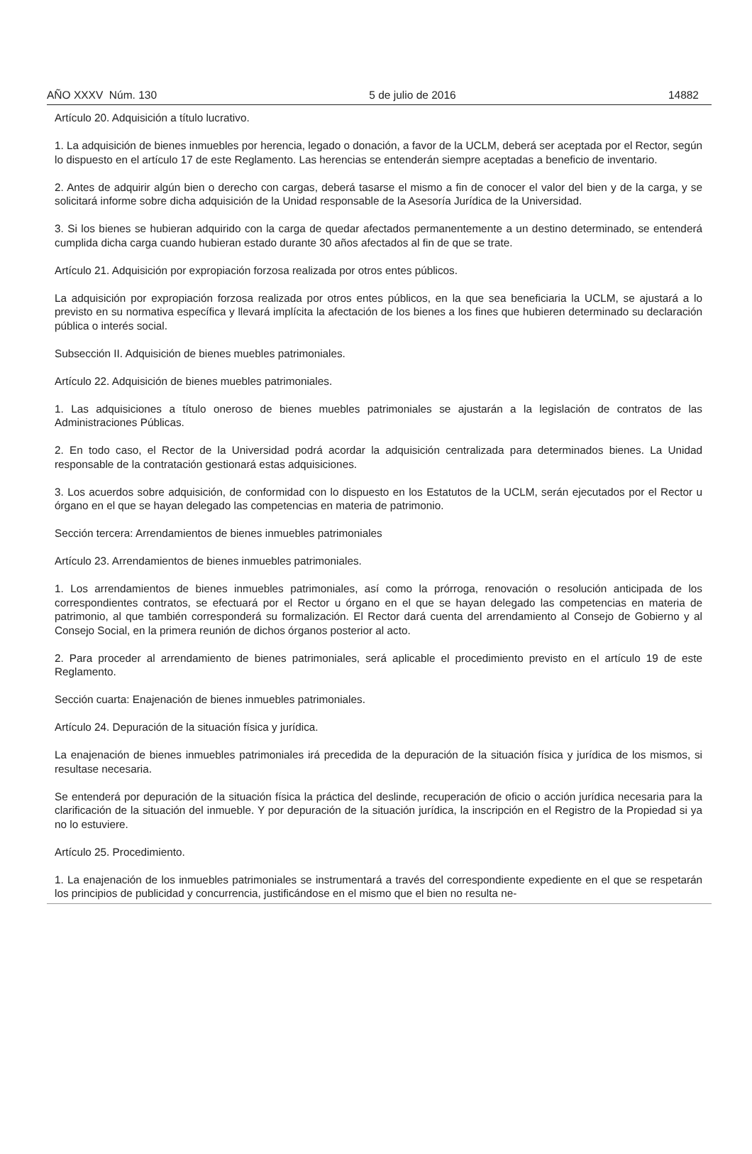AÑO XXXV Núm. 130 5 de julio de 2016 14882
Artículo 20. Adquisición a título lucrativo.
1. La adquisición de bienes inmuebles por herencia, legado o donación, a favor de la UCLM, deberá ser aceptada por el Rector, según lo dispuesto en el artículo 17 de este Reglamento. Las herencias se entenderán siempre aceptadas a beneficio de inventario.
2. Antes de adquirir algún bien o derecho con cargas, deberá tasarse el mismo a fin de conocer el valor del bien y de la carga, y se solicitará informe sobre dicha adquisición de la Unidad responsable de la Asesoría Jurídica de la Universidad.
3. Si los bienes se hubieran adquirido con la carga de quedar afectados permanentemente a un destino determinado, se entenderá cumplida dicha carga cuando hubieran estado durante 30 años afectados al fin de que se trate.
Artículo 21. Adquisición por expropiación forzosa realizada por otros entes públicos.
La adquisición por expropiación forzosa realizada por otros entes públicos, en la que sea beneficiaria la UCLM, se ajustará a lo previsto en su normativa específica y llevará implícita la afectación de los bienes a los fines que hubieren determinado su declaración pública o interés social.
Subsección II. Adquisición de bienes muebles patrimoniales.
Artículo 22. Adquisición de bienes muebles patrimoniales.
1. Las adquisiciones a título oneroso de bienes muebles patrimoniales se ajustarán a la legislación de contratos de las Administraciones Públicas.
2. En todo caso, el Rector de la Universidad podrá acordar la adquisición centralizada para determinados bienes. La Unidad responsable de la contratación gestionará estas adquisiciones.
3. Los acuerdos sobre adquisición, de conformidad con lo dispuesto en los Estatutos de la UCLM, serán ejecutados por el Rector u órgano en el que se hayan delegado las competencias en materia de patrimonio.
Sección tercera: Arrendamientos de bienes inmuebles patrimoniales
Artículo 23. Arrendamientos de bienes inmuebles patrimoniales.
1. Los arrendamientos de bienes inmuebles patrimoniales, así como la prórroga, renovación o resolución anticipada de los correspondientes contratos, se efectuará por el Rector u órgano en el que se hayan delegado las competencias en materia de patrimonio, al que también corresponderá su formalización. El Rector dará cuenta del arrendamiento al Consejo de Gobierno y al Consejo Social, en la primera reunión de dichos órganos posterior al acto.
2. Para proceder al arrendamiento de bienes patrimoniales, será aplicable el procedimiento previsto en el artículo 19 de este Reglamento.
Sección cuarta: Enajenación de bienes inmuebles patrimoniales.
Artículo 24. Depuración de la situación física y jurídica.
La enajenación de bienes inmuebles patrimoniales irá precedida de la depuración de la situación física y jurídica de los mismos, si resultase necesaria.
Se entenderá por depuración de la situación física la práctica del deslinde, recuperación de oficio o acción jurídica necesaria para la clarificación de la situación del inmueble. Y por depuración de la situación jurídica, la inscripción en el Registro de la Propiedad si ya no lo estuviere.
Artículo 25. Procedimiento.
1. La enajenación de los inmuebles patrimoniales se instrumentará a través del correspondiente expediente en el que se respetarán los principios de publicidad y concurrencia, justificándose en el mismo que el bien no resulta ne-